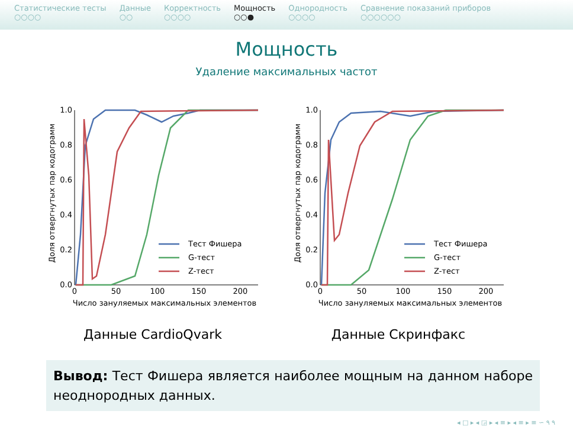Статистические тесты
○○○○
Данные
○○
Корректность
○○○○
Мощность
○○●
Однородность
○○○○
Сравнение показаний приборов
○○○○○○
Мощность
Удаление максимальных частот
Доля отвергнутых пар кодограмм
0.0
0.2
0.4
0.6
0.8
1.0
0
50
100
150
200
Число зануляемых максимальных элементов
Тест Фишера
G-тест
Z-тест
Данные CardioQvark
Доля отвергнутых пар кодограмм
0.0
0.2
0.4
0.6
0.8
1.0
0
50
100
150
200
Число зануляемых максимальных элементов
Тест Фишера
G-тест
Z-тест
Данные Скринфакс
Вывод: Тест Фишера является наиболее мощным на данном наборе неоднородных данных.
◂ □ ▸ ◂ ◲ ▸ ◂ ≡ ▸ ◂ ≡ ▸ ≡ ∽ ۹ ۹